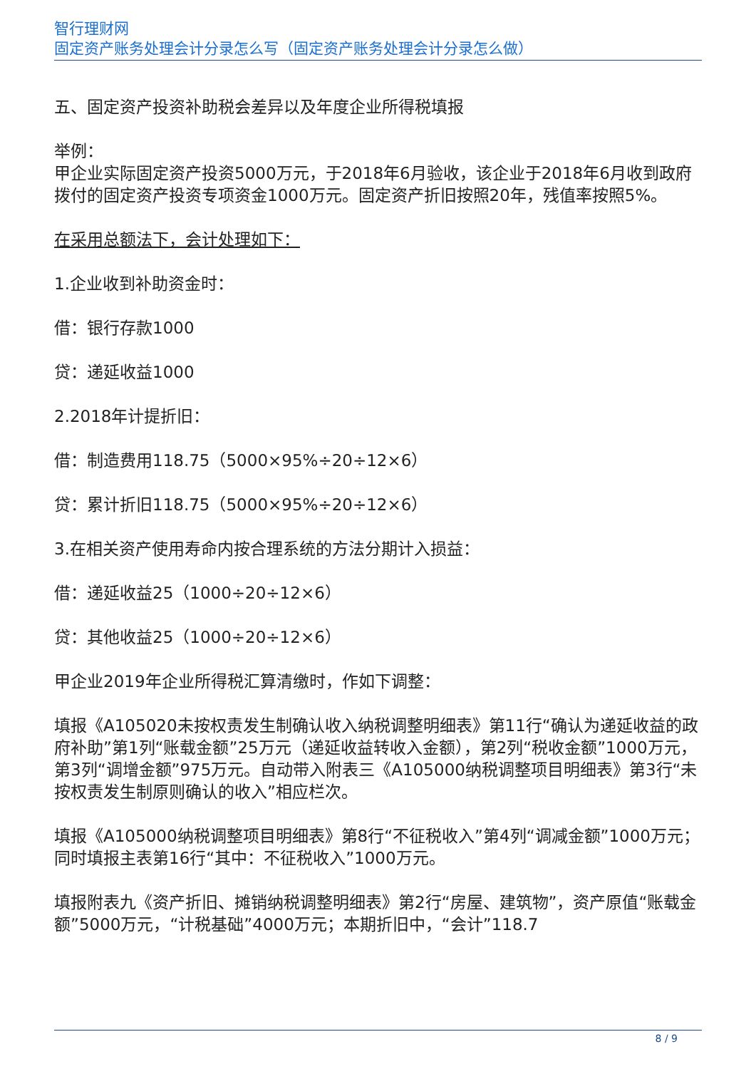智行理财网
固定资产账务处理会计分录怎么写（固定资产账务处理会计分录怎么做）
五、固定资产投资补助税会差异以及年度企业所得税填报
举例：
甲企业实际固定资产投资5000万元，于2018年6月验收，该企业于2018年6月收到政府拨付的固定资产投资专项资金1000万元。固定资产折旧按照20年，残值率按照5%。
在采用总额法下，会计处理如下：
1.企业收到补助资金时：
借：银行存款1000
贷：递延收益1000
2.2018年计提折旧：
借：制造费用118.75（5000×95%÷20÷12×6）
贷：累计折旧118.75（5000×95%÷20÷12×6）
3.在相关资产使用寿命内按合理系统的方法分期计入损益：
借：递延收益25（1000÷20÷12×6）
贷：其他收益25（1000÷20÷12×6）
甲企业2019年企业所得税汇算清缴时，作如下调整：
填报《A105020未按权责发生制确认收入纳税调整明细表》第11行“确认为递延收益的政府补助”第1列“账载金额”25万元（递延收益转收入金额），第2列“税收金额”1000万元，第3列“调增金额”975万元。自动带入附表三《A105000纳税调整项目明细表》第3行“未按权责发生制原则确认的收入”相应栏次。
填报《A105000纳税调整项目明细表》第8行“不征税收入”第4列“调减金额”1000万元；同时填报主表第16行“其中：不征税收入”1000万元。
填报附表九《资产折旧、摊销纳税调整明细表》第2行“房屋、建筑物”，资产原值“账载金额”5000万元，“计税基础”4000万元；本期折旧中，“会计”118.7
8 / 9